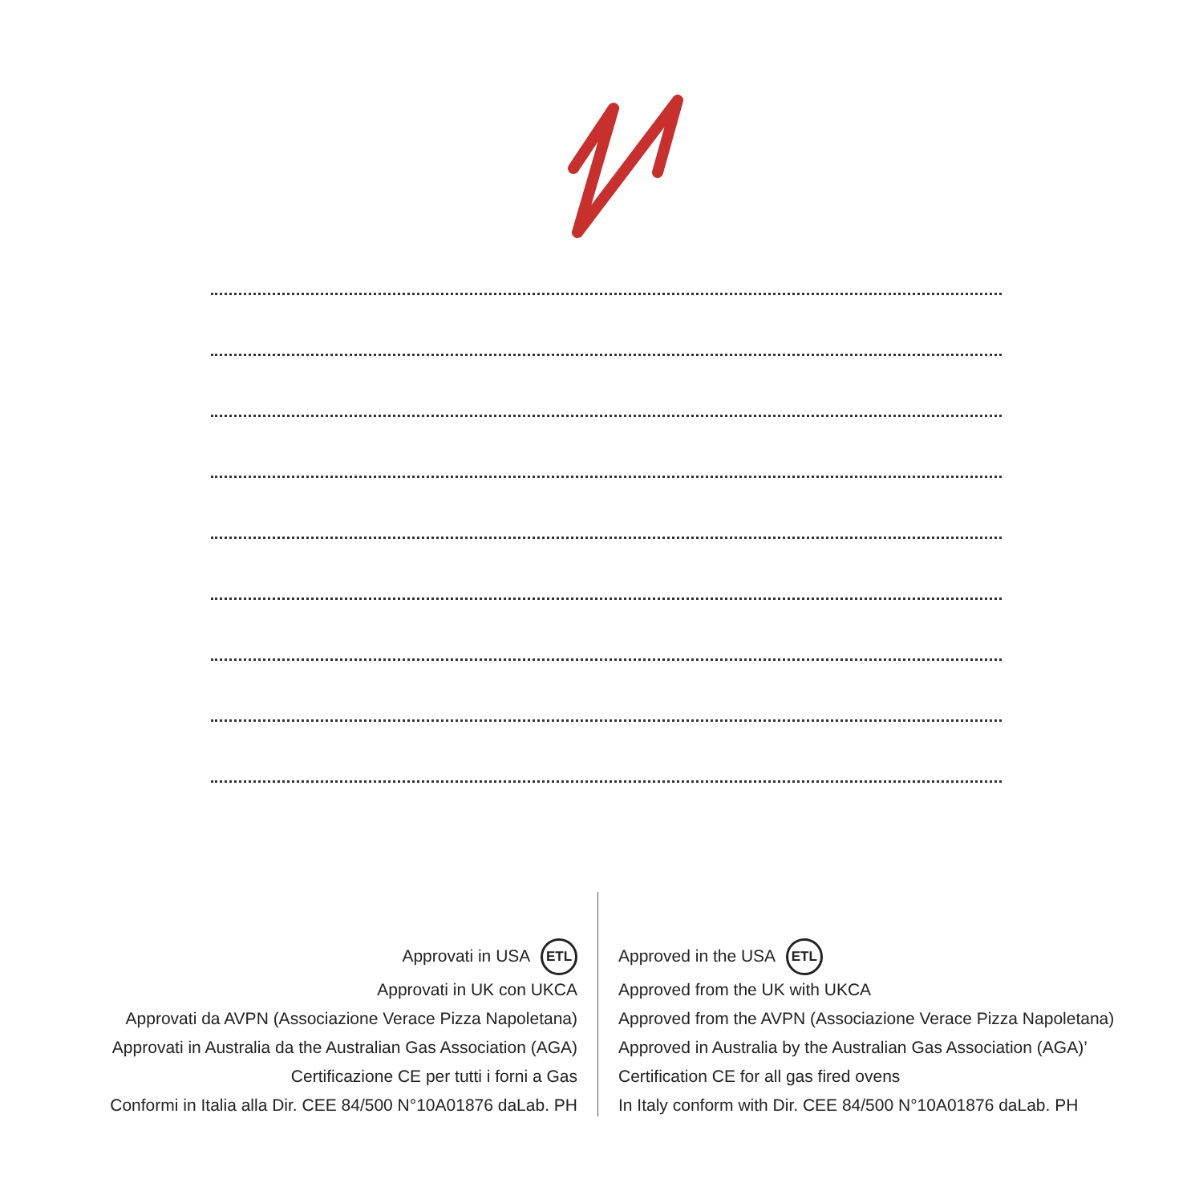Approvati in USA ETL
Approvati in UK con UKCA
Approvati da AVPN (Associazione Verace Pizza Napoletana)
Approvati in Australia da the Australian Gas Association (AGA)
Certificazione CE per tutti i forni a Gas
Conformi in Italia alla Dir. CEE 84/500 N°10A01876 daLab. PH
Approved in the USA ETL
Approved from the UK with UKCA
Approved from the AVPN (Associazione Verace Pizza Napoletana)
Approved in Australia by the Australian Gas Association (AGA)’
Certification CE for all gas fired ovens
In Italy conform with Dir. CEE 84/500 N°10A01876 daLab. PH